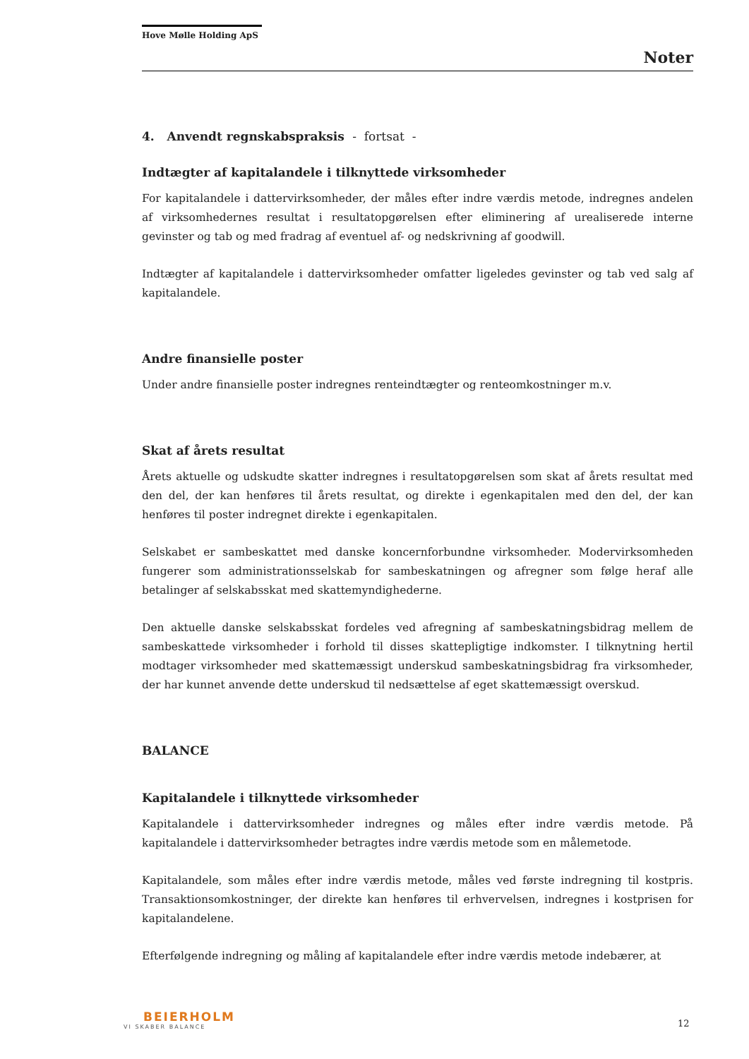Hove Mølle Holding ApS
Noter
4. Anvendt regnskabspraksis - fortsat -
Indtægter af kapitalandele i tilknyttede virksomheder
For kapitalandele i dattervirksomheder, der måles efter indre værdis metode, indregnes andelen af virksomhedernes resultat i resultatopgørelsen efter eliminering af urealiserede interne gevinster og tab og med fradrag af eventuel af- og nedskrivning af goodwill.
Indtægter af kapitalandele i dattervirksomheder omfatter ligeledes gevinster og tab ved salg af kapitalandele.
Andre finansielle poster
Under andre finansielle poster indregnes renteindtægter og renteomkostninger m.v.
Skat af årets resultat
Årets aktuelle og udskudte skatter indregnes i resultatopgørelsen som skat af årets resultat med den del, der kan henføres til årets resultat, og direkte i egenkapitalen med den del, der kan henføres til poster indregnet direkte i egenkapitalen.
Selskabet er sambeskattet med danske koncernforbundne virksomheder. Modervirksomheden fungerer som administrationsselskab for sambeskatningen og afregner som følge heraf alle betalinger af selskabsskat med skattemyndighederne.
Den aktuelle danske selskabsskat fordeles ved afregning af sambeskatningsbidrag mellem de sambeskattede virksomheder i forhold til disses skattepligtige indkomster. I tilknytning hertil modtager virksomheder med skattemæssigt underskud sambeskatningsbidrag fra virksomheder, der har kunnet anvende dette underskud til nedsættelse af eget skattemæssigt overskud.
BALANCE
Kapitalandele i tilknyttede virksomheder
Kapitalandele i dattervirksomheder indregnes og måles efter indre værdis metode. På kapitalandele i dattervirksomheder betragtes indre værdis metode som en målemetode.
Kapitalandele, som måles efter indre værdis metode, måles ved første indregning til kostpris. Transaktionsomkostninger, der direkte kan henføres til erhvervelsen, indregnes i kostprisen for kapitalandelene.
Efterfølgende indregning og måling af kapitalandele efter indre værdis metode indebærer, at
BEIERHOLM
VI SKABER BALANCE
12